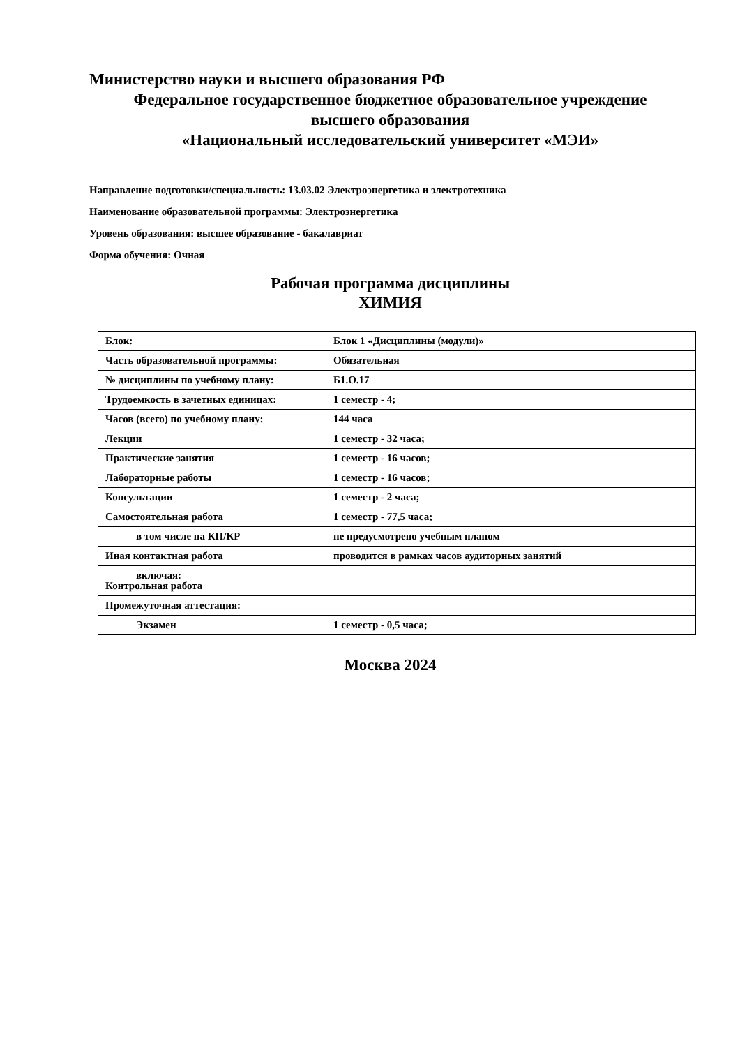Министерство науки и высшего образования РФ
Федеральное государственное бюджетное образовательное учреждение
высшего образования
«Национальный исследовательский университет «МЭИ»
Направление подготовки/специальность: 13.03.02 Электроэнергетика и электротехника
Наименование образовательной программы: Электроэнергетика
Уровень образования: высшее образование - бакалавриат
Форма обучения: Очная
Рабочая программа дисциплины
ХИМИЯ
| Блок: | Блок 1 «Дисциплины (модули)» |
| Часть образовательной программы: | Обязательная |
| № дисциплины по учебному плану: | Б1.О.17 |
| Трудоемкость в зачетных единицах: | 1 семестр - 4; |
| Часов (всего) по учебному плану: | 144 часа |
| Лекции | 1 семестр - 32 часа; |
| Практические занятия | 1 семестр - 16 часов; |
| Лабораторные работы | 1 семестр - 16 часов; |
| Консультации | 1 семестр - 2 часа; |
| Самостоятельная работа | 1 семестр - 77,5 часа; |
| в том числе на КП/КР | не предусмотрено учебным планом |
| Иная контактная работа | проводится в рамках часов аудиторных занятий |
| включая: Контрольная работа | |
| Промежуточная аттестация: | |
| Экзамен | 1 семестр - 0,5 часа; |
Москва 2024